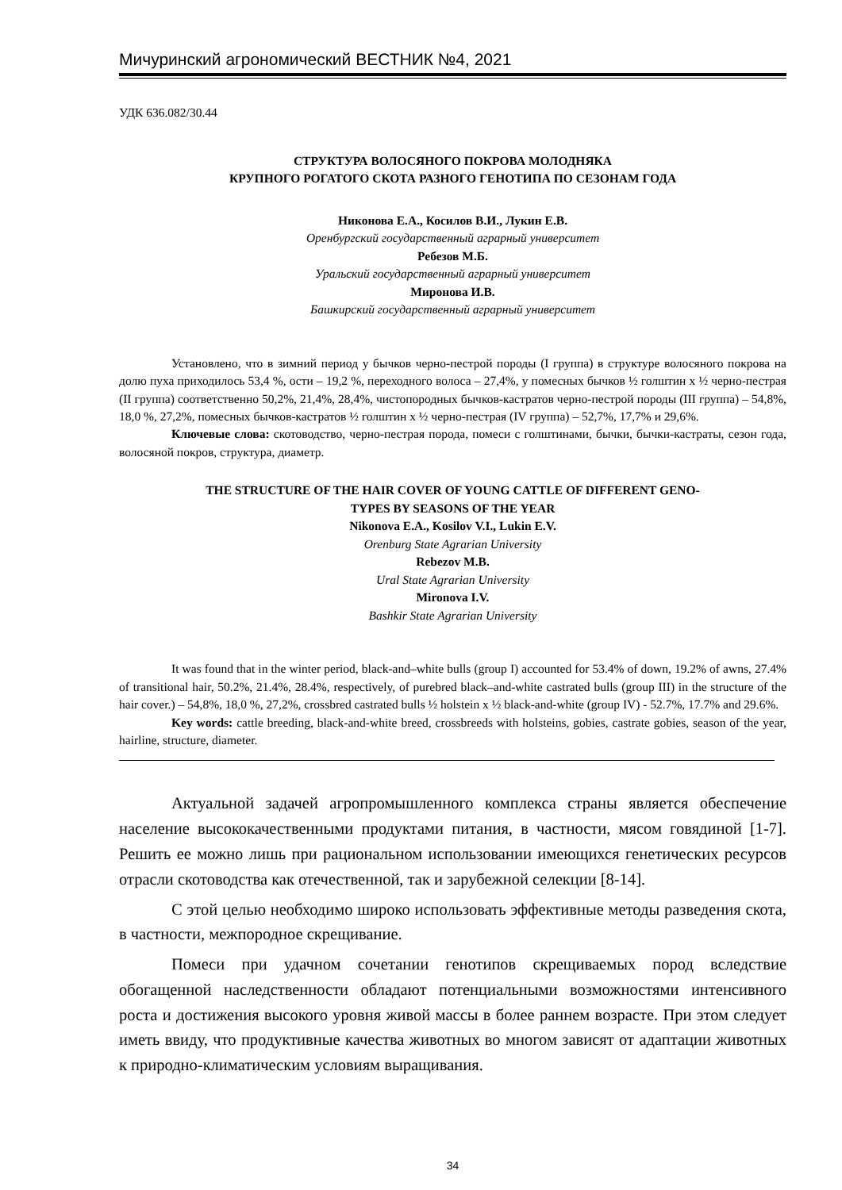Мичуринский агрономический ВЕСТНИК №4, 2021
УДК 636.082/30.44
СТРУКТУРА ВОЛОСЯНОГО ПОКРОВА МОЛОДНЯКА
КРУПНОГО РОГАТОГО СКОТА РАЗНОГО ГЕНОТИПА ПО СЕЗОНАМ ГОДА
Никонова Е.А., Косилов В.И., Лукин Е.В.
Оренбургский государственный аграрный университет
Ребезов М.Б.
Уральский государственный аграрный университет
Миронова И.В.
Башкирский государственный аграрный университет
Установлено, что в зимний период у бычков черно-пестрой породы (I группа) в структуре волосяного покрова на долю пуха приходилось 53,4 %, ости – 19,2 %, переходного волоса – 27,4%, у помесных бычков ½ голштин х ½ черно-пестрая (II группа) соответственно 50,2%, 21,4%, 28,4%, чистопородных бычков-кастратов черно-пестрой породы (III группа) – 54,8%, 18,0 %, 27,2%, помесных бычков-кастратов ½ голштин х ½ черно-пестрая (IV группа) – 52,7%, 17,7% и 29,6%.
Ключевые слова: скотоводство, черно-пестрая порода, помеси с голштинами, бычки, бычки-кастраты, сезон года, волосяной покров, структура, диаметр.
THE STRUCTURE OF THE HAIR COVER OF YOUNG CATTLE OF DIFFERENT GENO-
TYPES BY SEASONS OF THE YEAR
Nikonova E.A., Kosilov V.I., Lukin E.V.
Orenburg State Agrarian University
Rebezov M.B.
Ural State Agrarian University
Mironova I.V.
Bashkir State Agrarian University
It was found that in the winter period, black-and–white bulls (group I) accounted for 53.4% of down, 19.2% of awns, 27.4% of transitional hair, 50.2%, 21.4%, 28.4%, respectively, of purebred black–and-white castrated bulls (group III) in the structure of the hair cover.) – 54,8%, 18,0 %, 27,2%, crossbred castrated bulls ½ holstein x ½ black-and-white (group IV) - 52.7%, 17.7% and 29.6%.
Key words: cattle breeding, black-and-white breed, crossbreeds with holsteins, gobies, castrate gobies, season of the year, hairline, structure, diameter.
Актуальной задачей агропромышленного комплекса страны является обеспечение население высококачественными продуктами питания, в частности, мясом говядиной [1-7]. Решить ее можно лишь при рациональном использовании имеющихся генетических ресурсов отрасли скотоводства как отечественной, так и зарубежной селекции [8-14].
С этой целью необходимо широко использовать эффективные методы разведения скота, в частности, межпородное скрещивание.
Помеси при удачном сочетании генотипов скрещиваемых пород вследствие обогащенной наследственности обладают потенциальными возможностями интенсивного роста и достижения высокого уровня живой массы в более раннем возрасте. При этом следует иметь ввиду, что продуктивные качества животных во многом зависят от адаптации животных к природно-климатическим условиям выращивания.
34